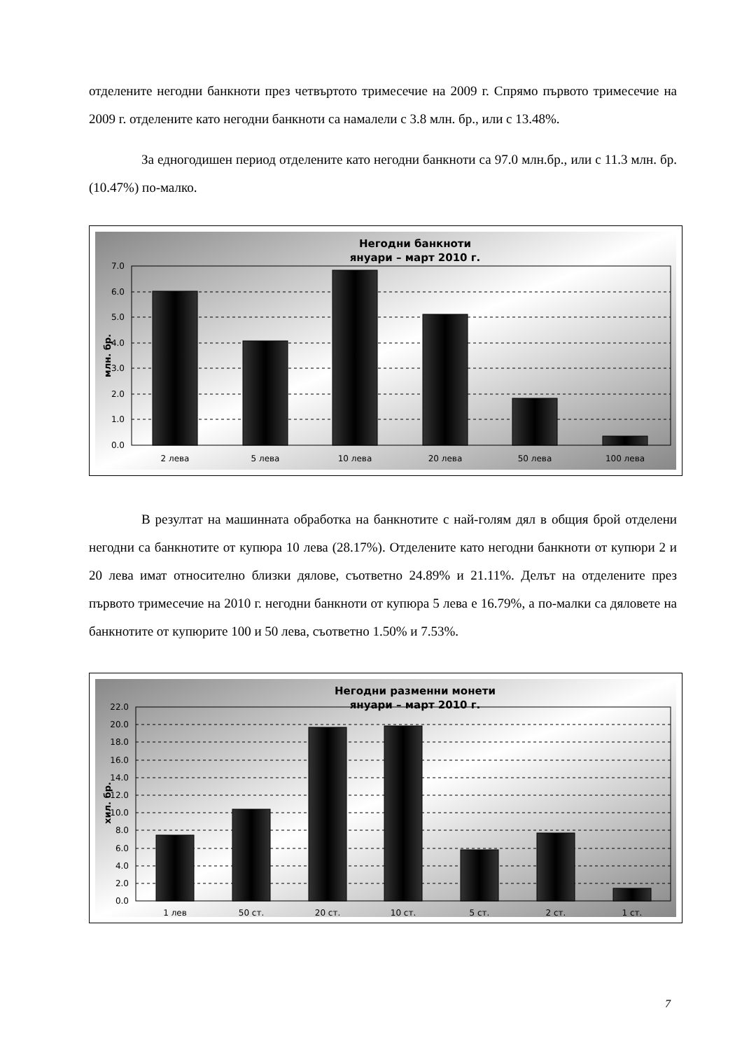отделените негодни банкноти през четвъртото тримесечие на 2009 г. Спрямо първото тримесечие на 2009 г. отделените като негодни банкноти са намалели с 3.8 млн. бр., или с 13.48%.
За едногодишен период отделените като негодни банкноти са 97.0 млн.бр., или с 11.3 млн. бр. (10.47%) по-малко.
Негодни банкноти
януари – март 2010 г.
7.0
6.0
5.0
4.0
3.0
2.0
1.0
0.0
млн. бр.
2 лева
5 лева
10 лева
20 лева
50 лева
100 лева
В резултат на машинната обработка на банкнотите с най-голям дял в общия брой отделени негодни са банкнотите от купюра 10 лева (28.17%). Отделените като негодни банкноти от купюри 2 и 20 лева имат относително близки дялове, съответно 24.89% и 21.11%. Делът на отделените през първото тримесечие на 2010 г. негодни банкноти от купюра 5 лева е 16.79%, а по-малки са дяловете на банкнотите от купюрите 100 и 50 лева, съответно 1.50% и 7.53%.
Негодни разменни монети
януари – март 2010 г.
22.0
20.0
18.0
16.0
14.0
12.0
10.0
8.0
6.0
4.0
2.0
0.0
хил. бр.
1 лев
50 ст.
20 ст.
10 ст.
5 ст.
2 ст.
1 ст.
7